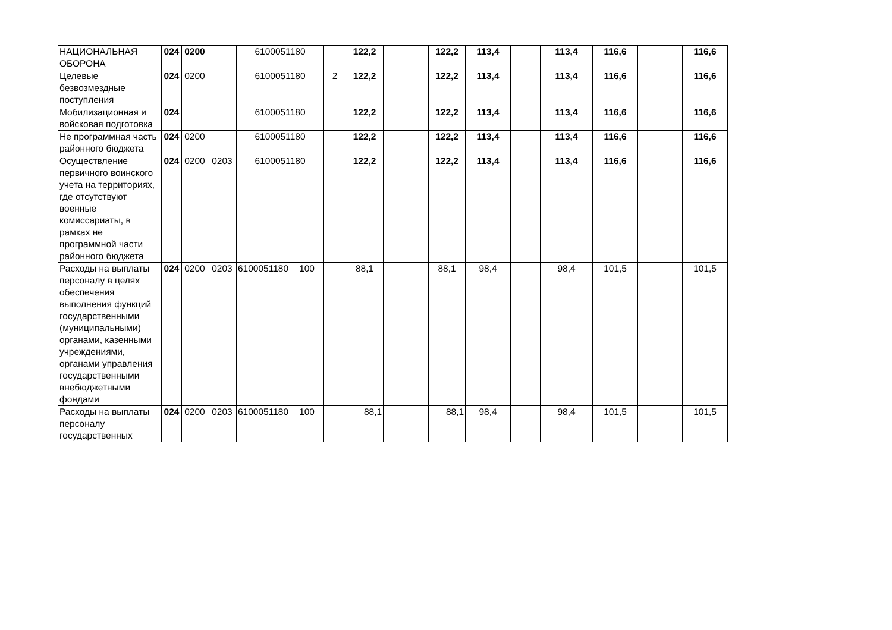| НАЦИОНАЛЬНАЯ ОБОРОНА | 024 | 0200 | | 6100051180 | | | 122,2 | | 122,2 | 113,4 | | 113,4 | 116,6 | | 116,6 |
| Целевые безвозмездные поступления | 024 | 0200 | | 6100051180 | | 2 | 122,2 | | 122,2 | 113,4 | | 113,4 | 116,6 | | 116,6 |
| Мобилизационная и войсковая подготовка | 024 | | | 6100051180 | | | 122,2 | | 122,2 | 113,4 | | 113,4 | 116,6 | | 116,6 |
| Не программная часть районного бюджета | 024 | 0200 | | 6100051180 | | | 122,2 | | 122,2 | 113,4 | | 113,4 | 116,6 | | 116,6 |
| Осуществление первичного воинского учета на территориях, где отсутствуют военные комиссариаты, в рамках не программной части районного бюджета | 024 | 0200 | 0203 | 6100051180 | | | 122,2 | | 122,2 | 113,4 | | 113,4 | 116,6 | | 116,6 |
| Расходы на выплаты персоналу в целях обеспечения выполнения функций государственными (муниципальными) органами, казенными учреждениями, органами управления государственными внебюджетными фондами | 024 | 0200 | 0203 | 6100051180 | 100 | | 88,1 | | 88,1 | 98,4 | | 98,4 | 101,5 | | 101,5 |
| Расходы на выплаты персоналу государственных | 024 | 0200 | 0203 | 6100051180 | 100 | | 88,1 | | 88,1 | 98,4 | | 98,4 | 101,5 | | 101,5 |